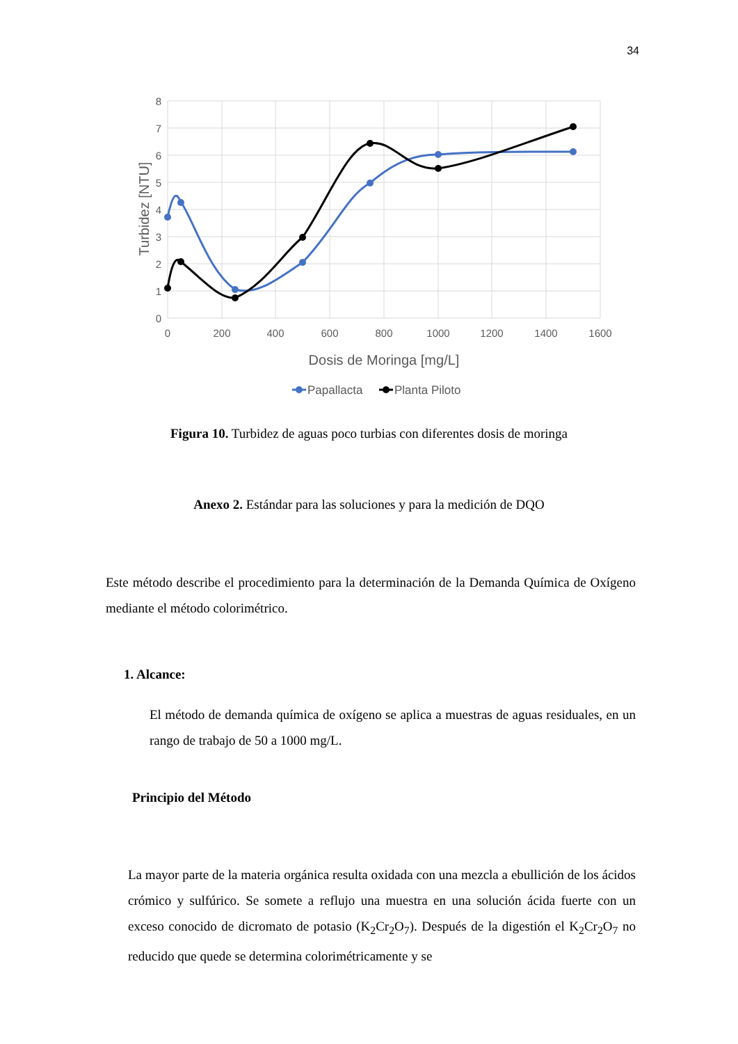34
0
1
2
3
4
5
6
7
8
0
200
400
600
800
1000
1200
1400
1600
Dosis de Moringa [mg/L]
Turbidez [NTU]
Papallacta
Planta Piloto
Figura 10. Turbidez de aguas poco turbias con diferentes dosis de moringa
Anexo 2. Estándar para las soluciones y para la medición de DQO
Este método describe el procedimiento para la determinación de la Demanda Química de Oxígeno mediante el método colorimétrico.
1. Alcance:
El método de demanda química de oxígeno se aplica a muestras de aguas residuales, en un rango de trabajo de 50 a 1000 mg/L.
Principio del Método
La mayor parte de la materia orgánica resulta oxidada con una mezcla a ebullición de los ácidos crómico y sulfúrico. Se somete a reflujo una muestra en una solución ácida fuerte con un exceso conocido de dicromato de potasio (K<sub>2</sub>Cr<sub>2</sub>O<sub>7</sub>). Después de la digestión el K<sub>2</sub>Cr<sub>2</sub>O<sub>7</sub> no reducido que quede se determina colorimétricamente y se